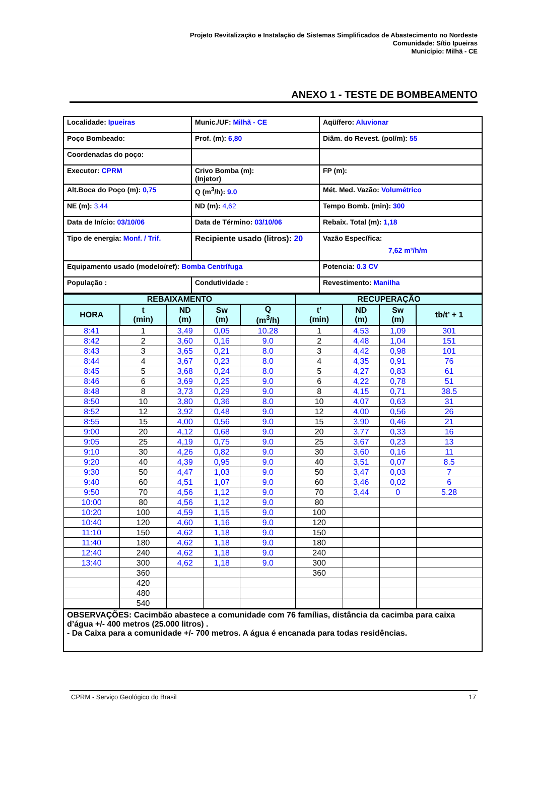Projeto Revitalização e Instalação de Sistemas Simplificados de Abastecimento no Nordeste
Comunidade: Sítio Ipueiras
Município: Milhã - CE
ANEXO 1 - TESTE DE BOMBEAMENTO
| Localidade: Ipueiras | Munic./UF: Milhã - CE | Aqüífero: Aluvionar |
| Poço Bombeado: | Prof. (m): 6,80 | Diâm. do Revest. (pol/m): 55 |
| Coordenadas do poço: | | |
| Executor: CPRM | Crivo Bomba (m): (Injetor) | FP (m): |
| Alt.Boca do Poço (m): 0,75 | Q (m<sup>3</sup>/h): 9.0 | Mét. Med. Vazão: Volumétrico |
| NE (m): 3,44 | ND (m): 4,62 | Tempo Bomb. (min): 300 |
| Data de Início: 03/10/06 | Data de Término: 03/10/06 | Rebaix. Total (m): 1,18 |
| Tipo de energia: Monf. / Trif. | Recipiente usado (litros): 20 | Vazão Específica: 7,62 m³/h/m |
| Equipamento usado (modelo/ref): Bomba Centrífuga | | Potencia: 0.3 CV |
| População : | Condutividade : | Revestimento: Manilha |
| REBAIXAMENTO | | | | | RECUPERAÇÃO | | | |
| --- | --- | --- | --- | --- | --- | --- | --- | --- |
| HORA | t (min) | ND (m) | Sw (m) | Q (m<sup>3</sup>/h) | t’ (min) | ND (m) | Sw (m) | tb/t’ + 1 |
| 8:41 | 1 | 3,49 | 0,05 | 10.28 | 1 | 4,53 | 1,09 | 301 |
| 8:42 | 2 | 3,60 | 0,16 | 9.0 | 2 | 4,48 | 1,04 | 151 |
| 8:43 | 3 | 3,65 | 0,21 | 8.0 | 3 | 4,42 | 0,98 | 101 |
| 8:44 | 4 | 3,67 | 0,23 | 8.0 | 4 | 4,35 | 0,91 | 76 |
| 8:45 | 5 | 3,68 | 0,24 | 8.0 | 5 | 4,27 | 0,83 | 61 |
| 8:46 | 6 | 3,69 | 0,25 | 9.0 | 6 | 4,22 | 0,78 | 51 |
| 8:48 | 8 | 3,73 | 0,29 | 9.0 | 8 | 4,15 | 0,71 | 38.5 |
| 8:50 | 10 | 3,80 | 0,36 | 8.0 | 10 | 4,07 | 0,63 | 31 |
| 8:52 | 12 | 3,92 | 0,48 | 9.0 | 12 | 4,00 | 0,56 | 26 |
| 8:55 | 15 | 4,00 | 0,56 | 9.0 | 15 | 3,90 | 0,46 | 21 |
| 9:00 | 20 | 4,12 | 0,68 | 9.0 | 20 | 3,77 | 0,33 | 16 |
| 9:05 | 25 | 4,19 | 0,75 | 9.0 | 25 | 3,67 | 0,23 | 13 |
| 9:10 | 30 | 4,26 | 0,82 | 9.0 | 30 | 3,60 | 0,16 | 11 |
| 9:20 | 40 | 4,39 | 0,95 | 9.0 | 40 | 3,51 | 0,07 | 8.5 |
| 9:30 | 50 | 4,47 | 1,03 | 9.0 | 50 | 3,47 | 0,03 | 7 |
| 9:40 | 60 | 4,51 | 1,07 | 9.0 | 60 | 3,46 | 0,02 | 6 |
| 9:50 | 70 | 4,56 | 1,12 | 9.0 | 70 | 3,44 | 0 | 5.28 |
| 10:00 | 80 | 4,56 | 1,12 | 9.0 | 80 | | | |
| 10:20 | 100 | 4,59 | 1,15 | 9.0 | 100 | | | |
| 10:40 | 120 | 4,60 | 1,16 | 9.0 | 120 | | | |
| 11:10 | 150 | 4,62 | 1,18 | 9.0 | 150 | | | |
| 11:40 | 180 | 4,62 | 1,18 | 9.0 | 180 | | | |
| 12:40 | 240 | 4,62 | 1,18 | 9.0 | 240 | | | |
| 13:40 | 300 | 4,62 | 1,18 | 9.0 | 300 | | | |
| | 360 | | | | 360 | | | |
| | 420 | | | | | | | |
| | 480 | | | | | | | |
| | 540 | | | | | | | |
| OBSERVAÇÕES: Cacimbão abastece a comunidade com 76 famílias, distância da cacimba para caixa d’água +/- 400 metros (25.000 litros) . - Da Caixa para a comunidade +/- 700 metros. A água é encanada para todas residências. |
CPRM - Serviço Geológico do Brasil 17